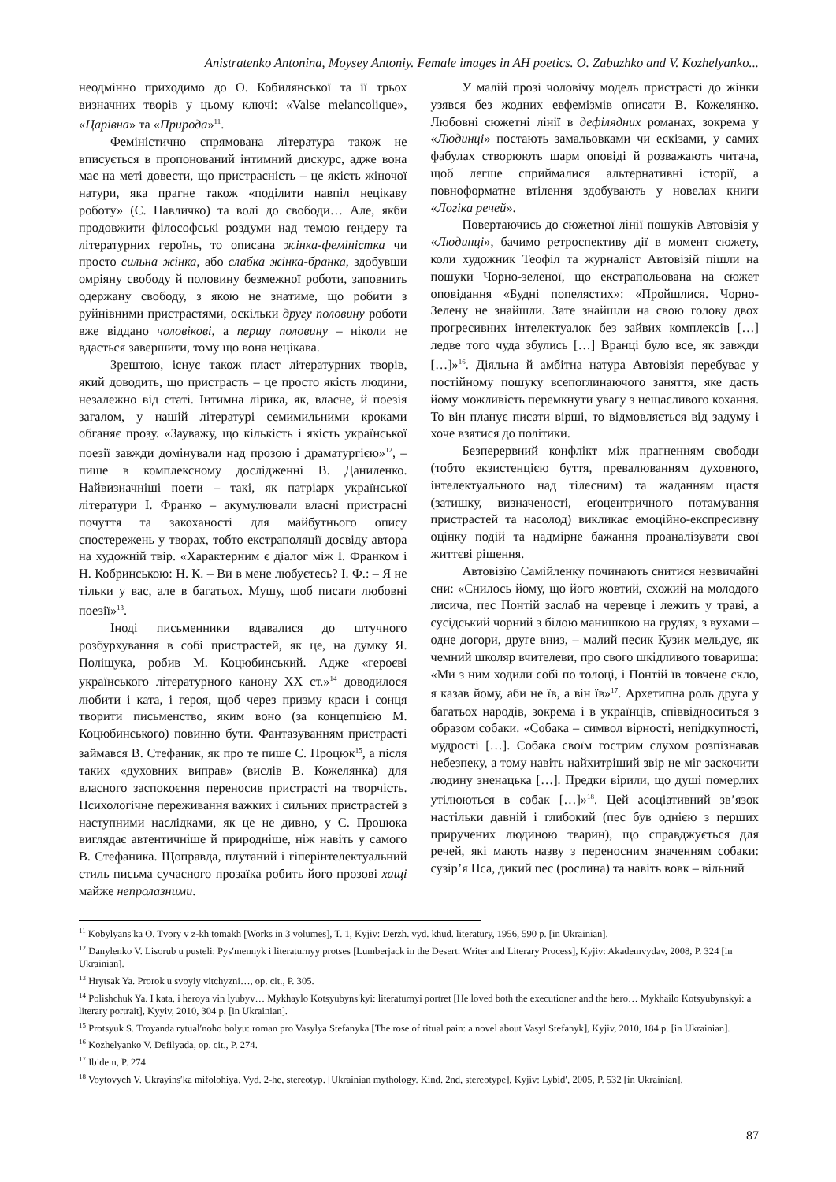Anistratenko Antonina, Moysey Antoniy. Female images in AH poetics. O. Zabuzhko and V. Kozhelyanko...
неодмінно приходимо до О. Кобилянської та її трьох визначних творів у цьому ключі: «Valse melancolique», «Царівна» та «Природа»<sup>11</sup>.
Феміністично спрямована література також не вписується в пропонований інтимний дискурс, адже вона має на меті довести, що пристрасність – це якість жіночої натури, яка прагне також «поділити навпіл нецікаву роботу» (С. Павличко) та волі до свободи… Але, якби продовжити філософські роздуми над темою ґендеру та літературних героїнь, то описана жінка-феміністка чи просто сильна жінка, або слабка жінка-бранка, здобувши омріяну свободу й половину безмежної роботи, заповнить одержану свободу, з якою не знатиме, що робити з руйнівними пристрастями, оскільки другу половину роботи вже віддано чоловікові, а першу половину – ніколи не вдасться завершити, тому що вона нецікава.
Зрештою, існує також пласт літературних творів, який доводить, що пристрасть – це просто якість людини, незалежно від статі. Інтимна лірика, як, власне, й поезія загалом, у нашій літературі семимильними кроками обганяє прозу. «Зауважу, що кількість і якість української поезії завжди домінували над прозою і драматургією»<sup>12</sup>, – пише в комплексному дослідженні В. Даниленко. Найвизначніші поети – такі, як патріарх української літератури І. Франко – акумулювали власні пристрасні почуття та закоханості для майбутнього опису спостережень у творах, тобто екстраполяції досвіду автора на художній твір. «Характерним є діалог між І. Франком і Н. Кобринською: Н. К. – Ви в мене любуєтесь? І. Ф.: – Я не тільки у вас, але в багатьох. Мушу, щоб писати любовні поезії»<sup>13</sup>.
Іноді письменники вдавалися до штучного розбурхування в собі пристрастей, як це, на думку Я. Поліщука, робив М. Коцюбинський. Адже «героєві українського літературного канону ХХ ст.»<sup>14</sup> доводилося любити і ката, і героя, щоб через призму краси і сонця творити письменство, яким воно (за концепцією М. Коцюбинського) повинно бути. Фантазуванням пристрасті займався В. Стефаник, як про те пише С. Процюк<sup>15</sup>, а після таких «духовних виправ» (вислів В. Кожелянка) для власного заспокоєння переносив пристрасті на творчість. Психологічне переживання важких і сильних пристрастей з наступними наслідками, як це не дивно, у С. Процюка виглядає автентичніше й природніше, ніж навіть у самого В. Стефаника. Щоправда, плутаний і гіперінтелектуальний стиль письма сучасного прозаїка робить його прозові хащі майже непролазними.
У малій прозі чоловічу модель пристрасті до жінки узявся без жодних евфемізмів описати В. Кожелянко. Любовні сюжетні лінії в дефілядних романах, зокрема у «Людинці» постають замальовками чи ескізами, у самих фабулах створюють шарм оповіді й розважають читача, щоб легше сприймалися альтернативні історії, а повноформатне втілення здобувають у новелах книги «Логіка речей».
Повертаючись до сюжетної лінії пошуків Автовізія у «Людинці», бачимо ретроспективу дії в момент сюжету, коли художник Теофіл та журналіст Автовізій пішли на пошуки Чорно-зеленої, що екстрапольована на сюжет оповідання «Будні попелястих»: «Пройшлися. Чорно-Зелену не знайшли. Зате знайшли на свою голову двох прогресивних інтелектуалок без зайвих комплексів […] ледве того чуда збулись […] Вранці було все, як завжди […]»<sup>16</sup>. Діяльна й амбітна натура Автовізія перебуває у постійному пошуку всепоглинаючого заняття, яке дасть йому можливість перемкнути увагу з нещасливого кохання. То він планує писати вірші, то відмовляється від задуму і хоче взятися до політики.
Безперервний конфлікт між прагненням свободи (тобто екзистенцією буття, превалюванням духовного, інтелектуального над тілесним) та жаданням щастя (затишку, визначеності, еґоцентричного потамування пристрастей та насолод) викликає емоційно-експресивну оцінку подій та надмірне бажання проаналізувати свої життєві рішення.
Автовізію Самійленку починають снитися незвичайні сни: «Снилось йому, що його жовтий, схожий на молодого лисича, пес Понтій заслаб на черевце і лежить у траві, а сусідський чорний з білою манишкою на грудях, з вухами – одне догори, друге вниз, – малий песик Кузик мельдує, як чемний школяр вчителеви, про свого шкідливого товариша: «Ми з ним ходили собі по толоці, і Понтій їв товчене скло, я казав йому, аби не їв, а він їв»<sup>17</sup>. Архетипна роль друга у багатьох народів, зокрема і в українців, співвідноситься з образом собаки. «Собака – символ вірності, непідкупності, мудрості […]. Собака своїм гострим слухом розпізнавав небезпеку, а тому навіть найхитріший звір не міг заскочити людину зненацька […]. Предки вірили, що душі померлих утілюються в собак […]»<sup>18</sup>. Цей асоціативний зв’язок настільки давній і глибокий (пес був однією з перших приручених людиною тварин), що справджується для речей, які мають назву з переносним значенням собаки: сузір’я Пса, дикий пес (рослина) та навіть вовк – вільний
<sup>11</sup> Kobylyans′ka O. Tvory v z-kh tomakh [Works in 3 volumes], T. 1, Kyjiv: Derzh. vyd. khud. literatury, 1956, 590 p. [in Ukrainian].
<sup>12</sup> Danylenko V. Lisorub u pusteli: Pys′mennyk i literaturnyy protses [Lumberjack in the Desert: Writer and Literary Process], Kyjiv: Akademvydav, 2008, P. 324 [in Ukrainian].
<sup>13</sup> Hrytsak Ya. Prorok u svoyiy vitchyzni…, op. cit., P. 305.
<sup>14</sup> Polishchuk Ya. I kata, i heroya vin lyubyv… Mykhaylo Kotsyubyns′kyi: literaturnyi portret [He loved both the executioner and the hero… Mykhailo Kotsyubynskyi: a literary portrait], Kyyiv, 2010, 304 p. [in Ukrainian].
<sup>15</sup> Protsyuk S. Troyanda rytual′noho bolyu: roman pro Vasylya Stefanyka [The rose of ritual pain: a novel about Vasyl Stefanyk], Kyjiv, 2010, 184 p. [in Ukrainian].
<sup>16</sup> Kozhelyanko V. Defilyada, op. cit., P. 274.
<sup>17</sup> Ibidem, P. 274.
<sup>18</sup> Voytovych V. Ukrayins′ka mifolohiya. Vyd. 2-he, stereotyp. [Ukrainian mythology. Kind. 2nd, stereotype], Kyjiv: Lybid′, 2005, P. 532 [in Ukrainian].
87